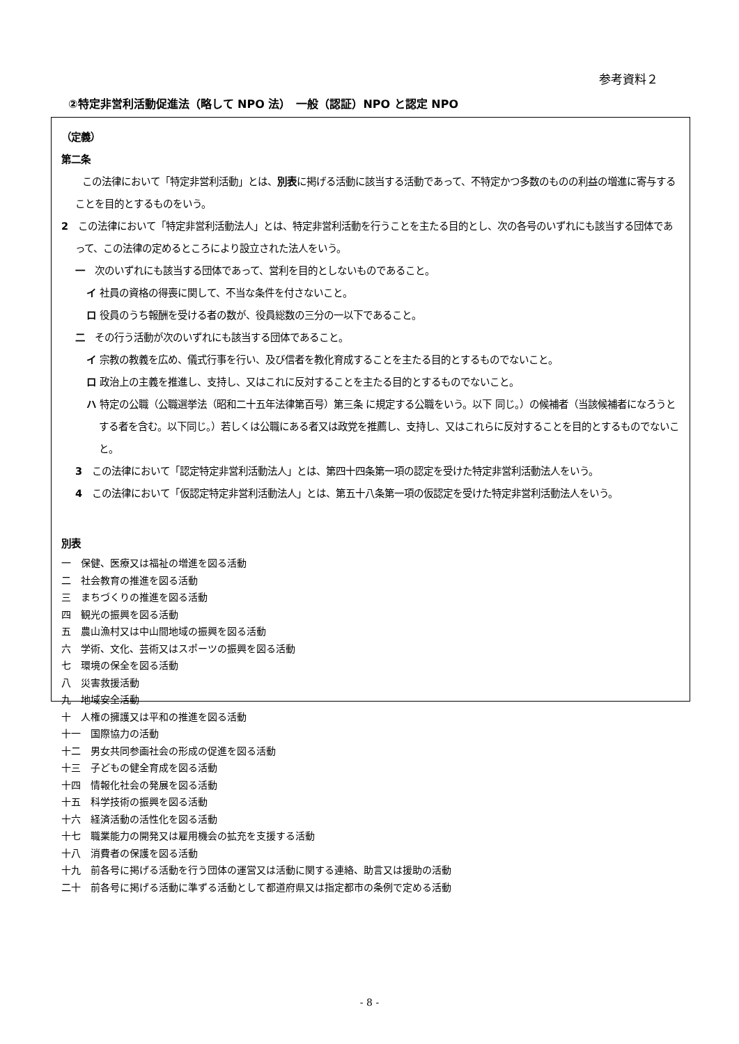参考資料２
②特定非営利活動促進法（略して NPO 法）　一般（認証）NPO と認定 NPO
（定義）
第二条
この法律において「特定非営利活動」とは、別表に掲げる活動に該当する活動であって、不特定かつ多数のものの利益の増進に寄与することを目的とするものをいう。
2　この法律において「特定非営利活動法人」とは、特定非営利活動を行うことを主たる目的とし、次の各号のいずれにも該当する団体であって、この法律の定めるところにより設立された法人をいう。
一　次のいずれにも該当する団体であって、営利を目的としないものであること。
イ 社員の資格の得喪に関して、不当な条件を付さないこと。
ロ 役員のうち報酬を受ける者の数が、役員総数の三分の一以下であること。
二　その行う活動が次のいずれにも該当する団体であること。
イ 宗教の教義を広め、儀式行事を行い、及び信者を教化育成することを主たる目的とするものでないこと。
ロ 政治上の主義を推進し、支持し、又はこれに反対することを主たる目的とするものでないこと。
ハ 特定の公職（公職選挙法（昭和二十五年法律第百号）第三条 に規定する公職をいう。以下 同じ。）の候補者（当該候補者になろうとする者を含む。以下同じ。）若しくは公職にある者又は政党を推薦し、支持し、又はこれらに反対することを目的とするものでないこと。
3　この法律において「認定特定非営利活動法人」とは、第四十四条第一項の認定を受けた特定非営利活動法人をいう。
4　この法律において「仮認定特定非営利活動法人」とは、第五十八条第一項の仮認定を受けた特定非営利活動法人をいう。
別表
一　保健、医療又は福祉の増進を図る活動
二　社会教育の推進を図る活動
三　まちづくりの推進を図る活動
四　観光の振興を図る活動
五　農山漁村又は中山間地域の振興を図る活動
六　学術、文化、芸術又はスポーツの振興を図る活動
七　環境の保全を図る活動
八　災害救援活動
九　地域安全活動
十　人権の擁護又は平和の推進を図る活動
十一　国際協力の活動
十二　男女共同参画社会の形成の促進を図る活動
十三　子どもの健全育成を図る活動
十四　情報化社会の発展を図る活動
十五　科学技術の振興を図る活動
十六　経済活動の活性化を図る活動
十七　職業能力の開発又は雇用機会の拡充を支援する活動
十八　消費者の保護を図る活動
十九　前各号に掲げる活動を行う団体の運営又は活動に関する連絡、助言又は援助の活動
二十　前各号に掲げる活動に準ずる活動として都道府県又は指定都市の条例で定める活動
- 8 -